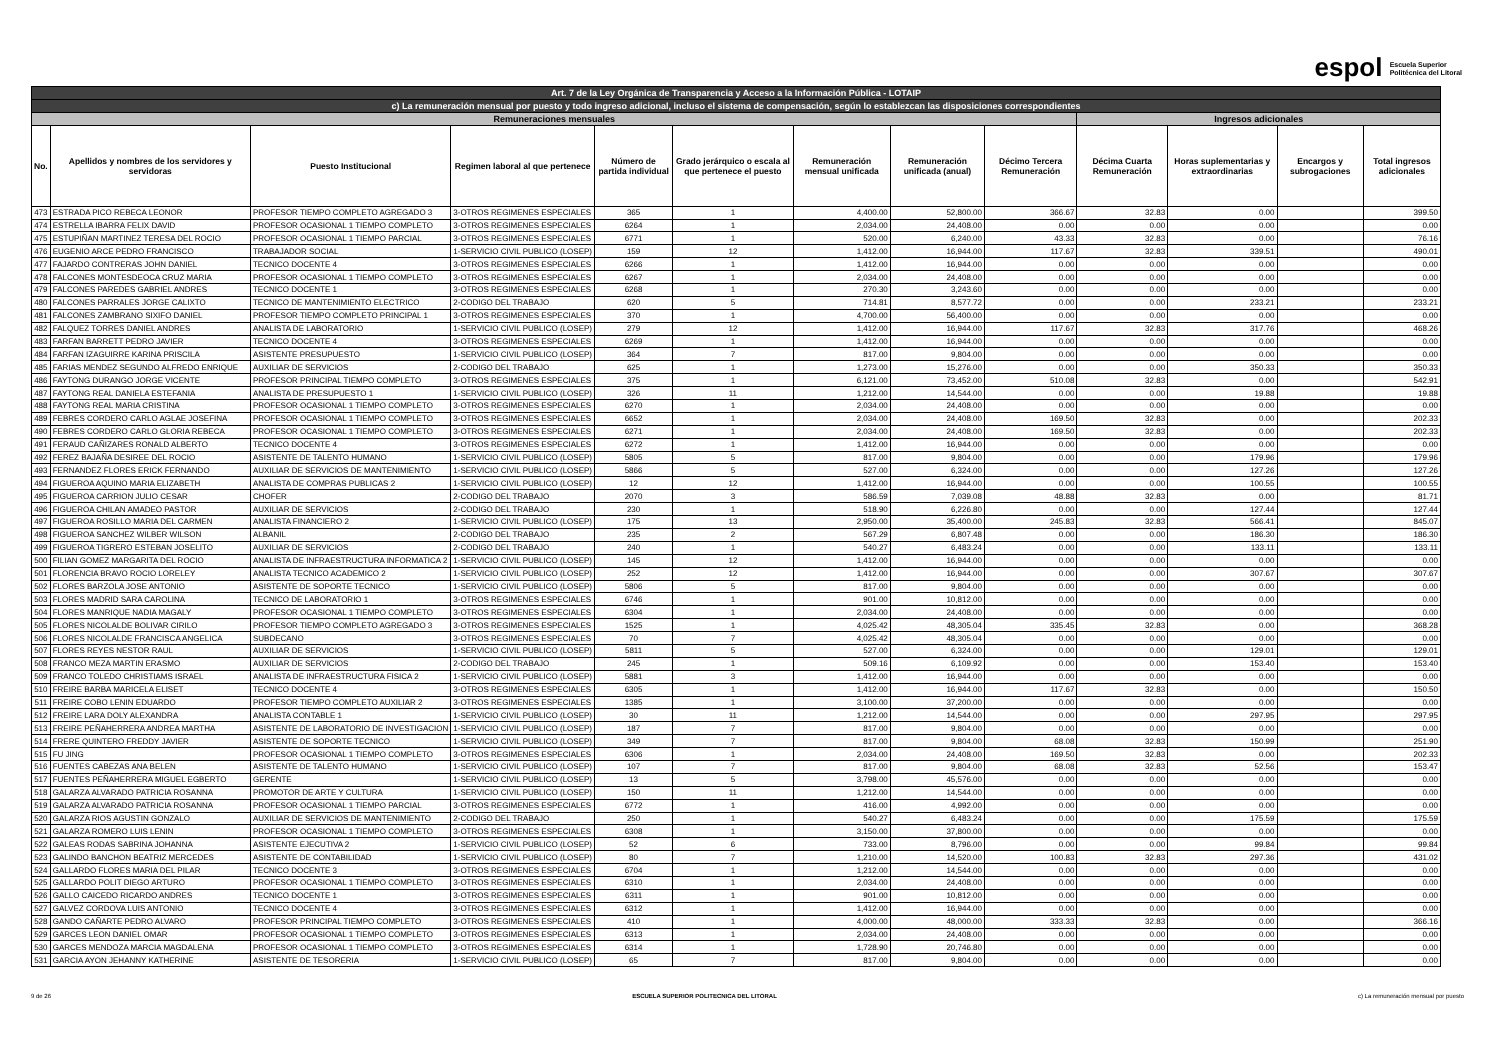espol Escuela Superior
Politécnica del Litoral
| Art. 7 de la Ley Orgánica de Transparencia y Acceso a la Información Pública - LOTAIP | | | | | | | | | | | | |
| --- | --- | --- | --- | --- | --- | --- | --- | --- | --- | --- | --- | --- |
| c) La remuneración mensual por puesto y todo ingreso adicional, incluso el sistema de compensación, según lo establezcan las disposiciones correspondientes | | | | | | | | | | | | |
| Remuneraciones mensuales | | | | | | | | | Ingresos adicionales | | | |
| No. | Apellidos y nombres de los servidores y servidoras | Puesto Institucional | Regimen laboral al que pertenece | Número de partida individual | Grado jerárquico o escala al que pertenece el puesto | Remuneración mensual unificada | Remuneración unificada (anual) | Décimo Tercera Remuneración | Décima Cuarta Remuneración | Horas suplementarias y extraordinarias | Encargos y subrogaciones | Total ingresos adicionales |
| 473 | ESTRADA PICO REBECA LEONOR | PROFESOR TIEMPO COMPLETO AGREGADO 3 | 3-OTROS REGIMENES ESPECIALES | 365 | 1 | 4,400.00 | 52,800.00 | 366.67 | 32.83 | 0.00 | | 399.50 |
| 474 | ESTRELLA IBARRA FELIX DAVID | PROFESOR OCASIONAL 1 TIEMPO COMPLETO | 3-OTROS REGIMENES ESPECIALES | 6264 | 1 | 2,034.00 | 24,408.00 | 0.00 | 0.00 | 0.00 | | 0.00 |
| 475 | ESTUPIÑAN MARTINEZ TERESA DEL ROCIO | PROFESOR OCASIONAL 1 TIEMPO PARCIAL | 3-OTROS REGIMENES ESPECIALES | 6771 | 1 | 520.00 | 6,240.00 | 43.33 | 32.83 | 0.00 | | 76.16 |
| 476 | EUGENIO ARCE PEDRO FRANCISCO | TRABAJADOR SOCIAL | 1-SERVICIO CIVIL PUBLICO (LOSEP) | 159 | 12 | 1,412.00 | 16,944.00 | 117.67 | 32.83 | 339.51 | | 490.01 |
| 477 | FAJARDO CONTRERAS JOHN DANIEL | TECNICO DOCENTE 4 | 3-OTROS REGIMENES ESPECIALES | 6266 | 1 | 1,412.00 | 16,944.00 | 0.00 | 0.00 | 0.00 | | 0.00 |
| 478 | FALCONES MONTESDEOCA CRUZ MARIA | PROFESOR OCASIONAL 1 TIEMPO COMPLETO | 3-OTROS REGIMENES ESPECIALES | 6267 | 1 | 2,034.00 | 24,408.00 | 0.00 | 0.00 | 0.00 | | 0.00 |
| 479 | FALCONES PAREDES GABRIEL ANDRES | TECNICO DOCENTE 1 | 3-OTROS REGIMENES ESPECIALES | 6268 | 1 | 270.30 | 3,243.60 | 0.00 | 0.00 | 0.00 | | 0.00 |
| 480 | FALCONES PARRALES JORGE CALIXTO | TECNICO DE MANTENIMIENTO ELECTRICO | 2-CODIGO DEL TRABAJO | 620 | 5 | 714.81 | 8,577.72 | 0.00 | 0.00 | 233.21 | | 233.21 |
| 481 | FALCONES ZAMBRANO SIXIFO DANIEL | PROFESOR TIEMPO COMPLETO PRINCIPAL 1 | 3-OTROS REGIMENES ESPECIALES | 370 | 1 | 4,700.00 | 56,400.00 | 0.00 | 0.00 | 0.00 | | 0.00 |
| 482 | FALQUEZ TORRES DANIEL ANDRES | ANALISTA DE LABORATORIO | 1-SERVICIO CIVIL PUBLICO (LOSEP) | 279 | 12 | 1,412.00 | 16,944.00 | 117.67 | 32.83 | 317.76 | | 468.26 |
| 483 | FARFAN BARRETT PEDRO JAVIER | TECNICO DOCENTE 4 | 3-OTROS REGIMENES ESPECIALES | 6269 | 1 | 1,412.00 | 16,944.00 | 0.00 | 0.00 | 0.00 | | 0.00 |
| 484 | FARFAN IZAGUIRRE KARINA PRISCILA | ASISTENTE PRESUPUESTO | 1-SERVICIO CIVIL PUBLICO (LOSEP) | 364 | 7 | 817.00 | 9,804.00 | 0.00 | 0.00 | 0.00 | | 0.00 |
| 485 | FARIAS MENDEZ SEGUNDO ALFREDO ENRIQUE | AUXILIAR DE SERVICIOS | 2-CODIGO DEL TRABAJO | 625 | 1 | 1,273.00 | 15,276.00 | 0.00 | 0.00 | 350.33 | | 350.33 |
| 486 | FAYTONG DURANGO JORGE VICENTE | PROFESOR PRINCIPAL TIEMPO COMPLETO | 3-OTROS REGIMENES ESPECIALES | 375 | 1 | 6,121.00 | 73,452.00 | 510.08 | 32.83 | 0.00 | | 542.91 |
| 487 | FAYTONG REAL DANIELA ESTEFANIA | ANALISTA DE PRESUPUESTO 1 | 1-SERVICIO CIVIL PUBLICO (LOSEP) | 326 | 11 | 1,212.00 | 14,544.00 | 0.00 | 0.00 | 19.88 | | 19.88 |
| 488 | FAYTONG REAL MARIA CRISTINA | PROFESOR OCASIONAL 1 TIEMPO COMPLETO | 3-OTROS REGIMENES ESPECIALES | 6270 | 1 | 2,034.00 | 24,408.00 | 0.00 | 0.00 | 0.00 | | 0.00 |
| 489 | FEBRES CORDERO CARLO AGLAE JOSEFINA | PROFESOR OCASIONAL 1 TIEMPO COMPLETO | 3-OTROS REGIMENES ESPECIALES | 6652 | 1 | 2,034.00 | 24,408.00 | 169.50 | 32.83 | 0.00 | | 202.33 |
| 490 | FEBRES CORDERO CARLO GLORIA REBECA | PROFESOR OCASIONAL 1 TIEMPO COMPLETO | 3-OTROS REGIMENES ESPECIALES | 6271 | 1 | 2,034.00 | 24,408.00 | 169.50 | 32.83 | 0.00 | | 202.33 |
| 491 | FERAUD CAÑIZARES RONALD ALBERTO | TECNICO DOCENTE 4 | 3-OTROS REGIMENES ESPECIALES | 6272 | 1 | 1,412.00 | 16,944.00 | 0.00 | 0.00 | 0.00 | | 0.00 |
| 492 | FEREZ BAJAÑA DESIREE DEL ROCIO | ASISTENTE DE TALENTO HUMANO | 1-SERVICIO CIVIL PUBLICO (LOSEP) | 5805 | 5 | 817.00 | 9,804.00 | 0.00 | 0.00 | 179.96 | | 179.96 |
| 493 | FERNANDEZ FLORES ERICK FERNANDO | AUXILIAR DE SERVICIOS DE MANTENIMIENTO | 1-SERVICIO CIVIL PUBLICO (LOSEP) | 5866 | 5 | 527.00 | 6,324.00 | 0.00 | 0.00 | 127.26 | | 127.26 |
| 494 | FIGUEROA AQUINO MARIA ELIZABETH | ANALISTA DE COMPRAS PUBLICAS 2 | 1-SERVICIO CIVIL PUBLICO (LOSEP) | 12 | 12 | 1,412.00 | 16,944.00 | 0.00 | 0.00 | 100.55 | | 100.55 |
| 495 | FIGUEROA CARRION JULIO CESAR | CHOFER | 2-CODIGO DEL TRABAJO | 2070 | 3 | 586.59 | 7,039.08 | 48.88 | 32.83 | 0.00 | | 81.71 |
| 496 | FIGUEROA CHILAN AMADEO PASTOR | AUXILIAR DE SERVICIOS | 2-CODIGO DEL TRABAJO | 230 | 1 | 518.90 | 6,226.80 | 0.00 | 0.00 | 127.44 | | 127.44 |
| 497 | FIGUEROA ROSILLO MARIA DEL CARMEN | ANALISTA FINANCIERO 2 | 1-SERVICIO CIVIL PUBLICO (LOSEP) | 175 | 13 | 2,950.00 | 35,400.00 | 245.83 | 32.83 | 566.41 | | 845.07 |
| 498 | FIGUEROA SANCHEZ WILBER WILSON | ALBANIL | 2-CODIGO DEL TRABAJO | 235 | 2 | 567.29 | 6,807.48 | 0.00 | 0.00 | 186.30 | | 186.30 |
| 499 | FIGUEROA TIGRERO ESTEBAN JOSELITO | AUXILIAR DE SERVICIOS | 2-CODIGO DEL TRABAJO | 240 | 1 | 540.27 | 6,483.24 | 0.00 | 0.00 | 133.11 | | 133.11 |
| 500 | FILIAN GOMEZ MARGARITA DEL ROCIO | ANALISTA DE INFRAESTRUCTURA INFORMATICA 2 | 1-SERVICIO CIVIL PUBLICO (LOSEP) | 145 | 12 | 1,412.00 | 16,944.00 | 0.00 | 0.00 | 0.00 | | 0.00 |
| 501 | FLORENCIA BRAVO ROCIO LORELEY | ANALISTA TECNICO ACADEMICO 2 | 1-SERVICIO CIVIL PUBLICO (LOSEP) | 252 | 12 | 1,412.00 | 16,944.00 | 0.00 | 0.00 | 307.67 | | 307.67 |
| 502 | FLORES BARZOLA JOSE ANTONIO | ASISTENTE DE SOPORTE TECNICO | 1-SERVICIO CIVIL PUBLICO (LOSEP) | 5806 | 5 | 817.00 | 9,804.00 | 0.00 | 0.00 | 0.00 | | 0.00 |
| 503 | FLORES MADRID SARA CAROLINA | TECNICO DE LABORATORIO 1 | 3-OTROS REGIMENES ESPECIALES | 6746 | 1 | 901.00 | 10,812.00 | 0.00 | 0.00 | 0.00 | | 0.00 |
| 504 | FLORES MANRIQUE NADIA MAGALY | PROFESOR OCASIONAL 1 TIEMPO COMPLETO | 3-OTROS REGIMENES ESPECIALES | 6304 | 1 | 2,034.00 | 24,408.00 | 0.00 | 0.00 | 0.00 | | 0.00 |
| 505 | FLORES NICOLALDE BOLIVAR CIRILO | PROFESOR TIEMPO COMPLETO AGREGADO 3 | 3-OTROS REGIMENES ESPECIALES | 1525 | 1 | 4,025.42 | 48,305.04 | 335.45 | 32.83 | 0.00 | | 368.28 |
| 506 | FLORES NICOLALDE FRANCISCA ANGELICA | SUBDECANO | 3-OTROS REGIMENES ESPECIALES | 70 | 7 | 4,025.42 | 48,305.04 | 0.00 | 0.00 | 0.00 | | 0.00 |
| 507 | FLORES REYES NESTOR RAUL | AUXILIAR DE SERVICIOS | 1-SERVICIO CIVIL PUBLICO (LOSEP) | 5811 | 5 | 527.00 | 6,324.00 | 0.00 | 0.00 | 129.01 | | 129.01 |
| 508 | FRANCO MEZA MARTIN ERASMO | AUXILIAR DE SERVICIOS | 2-CODIGO DEL TRABAJO | 245 | 1 | 509.16 | 6,109.92 | 0.00 | 0.00 | 153.40 | | 153.40 |
| 509 | FRANCO TOLEDO CHRISTIAMS ISRAEL | ANALISTA DE INFRAESTRUCTURA FISICA 2 | 1-SERVICIO CIVIL PUBLICO (LOSEP) | 5881 | 3 | 1,412.00 | 16,944.00 | 0.00 | 0.00 | 0.00 | | 0.00 |
| 510 | FREIRE BARBA MARICELA ELISET | TECNICO DOCENTE 4 | 3-OTROS REGIMENES ESPECIALES | 6305 | 1 | 1,412.00 | 16,944.00 | 117.67 | 32.83 | 0.00 | | 150.50 |
| 511 | FREIRE COBO LENIN EDUARDO | PROFESOR TIEMPO COMPLETO AUXILIAR 2 | 3-OTROS REGIMENES ESPECIALES | 1385 | 1 | 3,100.00 | 37,200.00 | 0.00 | 0.00 | 0.00 | | 0.00 |
| 512 | FREIRE LARA DOLY ALEXANDRA | ANALISTA CONTABLE 1 | 1-SERVICIO CIVIL PUBLICO (LOSEP) | 30 | 11 | 1,212.00 | 14,544.00 | 0.00 | 0.00 | 297.95 | | 297.95 |
| 513 | FREIRE PEÑAHERRERA ANDREA MARTHA | ASISTENTE DE LABORATORIO DE INVESTIGACION | 1-SERVICIO CIVIL PUBLICO (LOSEP) | 187 | 7 | 817.00 | 9,804.00 | 0.00 | 0.00 | 0.00 | | 0.00 |
| 514 | FRERE QUINTERO FREDDY JAVIER | ASISTENTE DE SOPORTE TECNICO | 1-SERVICIO CIVIL PUBLICO (LOSEP) | 349 | 7 | 817.00 | 9,804.00 | 68.08 | 32.83 | 150.99 | | 251.90 |
| 515 | FU JING | PROFESOR OCASIONAL 1 TIEMPO COMPLETO | 3-OTROS REGIMENES ESPECIALES | 6306 | 1 | 2,034.00 | 24,408.00 | 169.50 | 32.83 | 0.00 | | 202.33 |
| 516 | FUENTES CABEZAS ANA BELEN | ASISTENTE DE TALENTO HUMANO | 1-SERVICIO CIVIL PUBLICO (LOSEP) | 107 | 7 | 817.00 | 9,804.00 | 68.08 | 32.83 | 52.56 | | 153.47 |
| 517 | FUENTES PEÑAHERRERA MIGUEL EGBERTO | GERENTE | 1-SERVICIO CIVIL PUBLICO (LOSEP) | 13 | 5 | 3,798.00 | 45,576.00 | 0.00 | 0.00 | 0.00 | | 0.00 |
| 518 | GALARZA ALVARADO PATRICIA ROSANNA | PROMOTOR DE ARTE Y CULTURA | 1-SERVICIO CIVIL PUBLICO (LOSEP) | 150 | 11 | 1,212.00 | 14,544.00 | 0.00 | 0.00 | 0.00 | | 0.00 |
| 519 | GALARZA ALVARADO PATRICIA ROSANNA | PROFESOR OCASIONAL 1 TIEMPO PARCIAL | 3-OTROS REGIMENES ESPECIALES | 6772 | 1 | 416.00 | 4,992.00 | 0.00 | 0.00 | 0.00 | | 0.00 |
| 520 | GALARZA RIOS AGUSTIN GONZALO | AUXILIAR DE SERVICIOS DE MANTENIMIENTO | 2-CODIGO DEL TRABAJO | 250 | 1 | 540.27 | 6,483.24 | 0.00 | 0.00 | 175.59 | | 175.59 |
| 521 | GALARZA ROMERO LUIS LENIN | PROFESOR OCASIONAL 1 TIEMPO COMPLETO | 3-OTROS REGIMENES ESPECIALES | 6308 | 1 | 3,150.00 | 37,800.00 | 0.00 | 0.00 | 0.00 | | 0.00 |
| 522 | GALEAS RODAS SABRINA JOHANNA | ASISTENTE EJECUTIVA 2 | 1-SERVICIO CIVIL PUBLICO (LOSEP) | 52 | 6 | 733.00 | 8,796.00 | 0.00 | 0.00 | 99.84 | | 99.84 |
| 523 | GALINDO BANCHON BEATRIZ MERCEDES | ASISTENTE DE CONTABILIDAD | 1-SERVICIO CIVIL PUBLICO (LOSEP) | 80 | 7 | 1,210.00 | 14,520.00 | 100.83 | 32.83 | 297.36 | | 431.02 |
| 524 | GALLARDO FLORES MARIA DEL PILAR | TECNICO DOCENTE 3 | 3-OTROS REGIMENES ESPECIALES | 6704 | 1 | 1,212.00 | 14,544.00 | 0.00 | 0.00 | 0.00 | | 0.00 |
| 525 | GALLARDO POLIT DIEGO ARTURO | PROFESOR OCASIONAL 1 TIEMPO COMPLETO | 3-OTROS REGIMENES ESPECIALES | 6310 | 1 | 2,034.00 | 24,408.00 | 0.00 | 0.00 | 0.00 | | 0.00 |
| 526 | GALLO CAICEDO RICARDO ANDRES | TECNICO DOCENTE 1 | 3-OTROS REGIMENES ESPECIALES | 6311 | 1 | 901.00 | 10,812.00 | 0.00 | 0.00 | 0.00 | | 0.00 |
| 527 | GALVEZ CORDOVA LUIS ANTONIO | TECNICO DOCENTE 4 | 3-OTROS REGIMENES ESPECIALES | 6312 | 1 | 1,412.00 | 16,944.00 | 0.00 | 0.00 | 0.00 | | 0.00 |
| 528 | GANDO CAÑARTE PEDRO ALVARO | PROFESOR PRINCIPAL TIEMPO COMPLETO | 3-OTROS REGIMENES ESPECIALES | 410 | 1 | 4,000.00 | 48,000.00 | 333.33 | 32.83 | 0.00 | | 366.16 |
| 529 | GARCES LEON DANIEL OMAR | PROFESOR OCASIONAL 1 TIEMPO COMPLETO | 3-OTROS REGIMENES ESPECIALES | 6313 | 1 | 2,034.00 | 24,408.00 | 0.00 | 0.00 | 0.00 | | 0.00 |
| 530 | GARCES MENDOZA MARCIA MAGDALENA | PROFESOR OCASIONAL 1 TIEMPO COMPLETO | 3-OTROS REGIMENES ESPECIALES | 6314 | 1 | 1,728.90 | 20,746.80 | 0.00 | 0.00 | 0.00 | | 0.00 |
| 531 | GARCIA AYON JEHANNY KATHERINE | ASISTENTE DE TESORERIA | 1-SERVICIO CIVIL PUBLICO (LOSEP) | 65 | 7 | 817.00 | 9,804.00 | 0.00 | 0.00 | 0.00 | | 0.00 |
9 de 26 ESCUELA SUPERIOR POLITECNICA DEL LITORAL c) La remuneración mensual por puesto